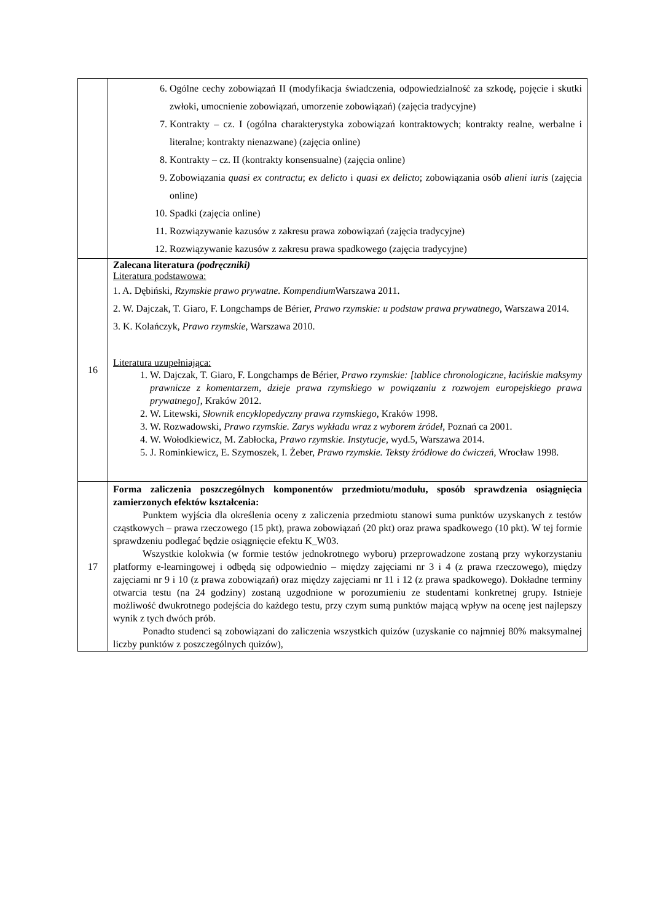| | 6. Ogólne cechy zobowiązań II (modyfikacja świadczenia, odpowiedzialność za szkodę, pojęcie i skutki zwłoki, umocnienie zobowiązań, umorzenie zobowiązań) (zajęcia tradycyjne) 7. Kontrakty – cz. I (ogólna charakterystyka zobowiązań kontraktowych; kontrakty realne, werbalne i literalne; kontrakty nienazwane) (zajęcia online) 8. Kontrakty – cz. II (kontrakty konsensualne) (zajęcia online) 9. Zobowiązania quasi ex contractu ; ex delicto i quasi ex delicto ; zobowiązania osób alieni iuris (zajęcia online) 10. Spadki (zajęcia online) 11. Rozwiązywanie kazusów z zakresu prawa zobowiązań (zajęcia tradycyjne) 12. Rozwiązywanie kazusów z zakresu prawa spadkowego (zajęcia tradycyjne) |
| 16 | Zalecana literatura (podręczniki) Literatura podstawowa: 1. A. Dębiński, Rzymskie prawo prywatne. Kompendium Warszawa 2011. 2. W. Dajczak, T. Giaro, F. Longchamps de Bérier, Prawo rzymskie: u podstaw prawa prywatnego , Warszawa 2014. 3. K. Kolańczyk, Prawo rzymskie , Warszawa 2010. Literatura uzupełniająca: 1. W. Dajczak, T. Giaro, F. Longchamps de Bérier, Prawo rzymskie: [tablice chronologiczne, łacińskie maksymy prawnicze z komentarzem, dzieje prawa rzymskiego w powiązaniu z rozwojem europejskiego prawa prywatnego] , Kraków 2012. 2. W. Litewski, Słownik encyklopedyczny prawa rzymskiego , Kraków 1998. 3. W. Rozwadowski, Prawo rzymskie. Zarys wykładu wraz z wyborem źródeł , Poznań ca 2001. 4. W. Wołodkiewicz, M. Zabłocka, Prawo rzymskie. Instytucje , wyd.5, Warszawa 2014. 5. J. Rominkiewicz, E. Szymoszek, I. Żeber, Prawo rzymskie. Teksty źródłowe do ćwiczeń , Wrocław 1998. |
| 17 | Forma zaliczenia poszczególnych komponentów przedmiotu/modułu, sposób sprawdzenia osiągnięcia zamierzonych efektów kształcenia: Punktem wyjścia dla określenia oceny z zaliczenia przedmiotu stanowi suma punktów uzyskanych z testów cząstkowych – prawa rzeczowego (15 pkt), prawa zobowiązań (20 pkt) oraz prawa spadkowego (10 pkt). W tej formie sprawdzeniu podlegać będzie osiągnięcie efektu K_W03. Wszystkie kolokwia (w formie testów jednokrotnego wyboru) przeprowadzone zostaną przy wykorzystaniu platformy e-learningowej i odbędą się odpowiednio – między zajęciami nr 3 i 4 (z prawa rzeczowego), między zajęciami nr 9 i 10 (z prawa zobowiązań) oraz między zajęciami nr 11 i 12 (z prawa spadkowego). Dokładne terminy otwarcia testu (na 24 godziny) zostaną uzgodnione w porozumieniu ze studentami konkretnej grupy. Istnieje możliwość dwukrotnego podejścia do każdego testu, przy czym sumą punktów mającą wpływ na ocenę jest najlepszy wynik z tych dwóch prób. Ponadto studenci są zobowiązani do zaliczenia wszystkich quizów (uzyskanie co najmniej 80% maksymalnej liczby punktów z poszczególnych quizów), |